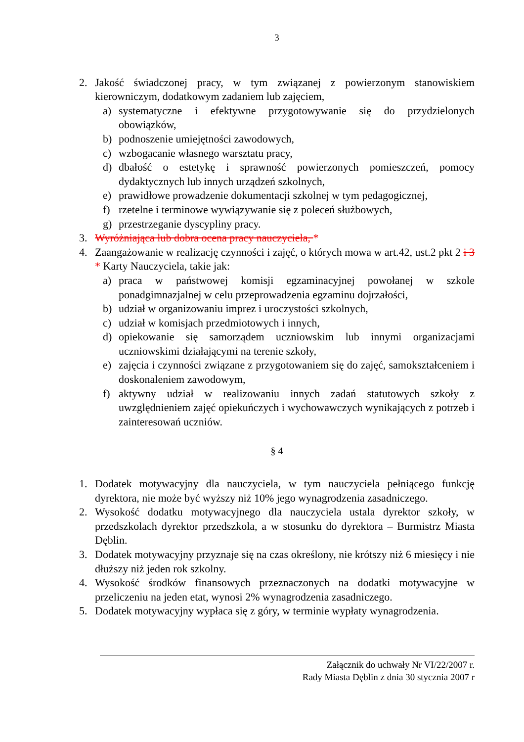3
2. Jakość świadczonej pracy, w tym związanej z powierzonym stanowiskiem kierowniczym, dodatkowym zadaniem lub zajęciem,
a) systematyczne i efektywne przygotowywanie się do przydzielonych obowiązków,
b) podnoszenie umiejętności zawodowych,
c) wzbogacanie własnego warsztatu pracy,
d) dbałość o estetykę i sprawność powierzonych pomieszczeń, pomocy dydaktycznych lub innych urządzeń szkolnych,
e) prawidłowe prowadzenie dokumentacji szkolnej w tym pedagogicznej,
f) rzetelne i terminowe wywiązywanie się z poleceń służbowych,
g) przestrzeganie dyscypliny pracy.
3. Wyróżniająca lub dobra ocena pracy nauczyciela, *
4. Zaangażowanie w realizację czynności i zajęć, o których mowa w art.42, ust.2 pkt 2 i 3 * Karty Nauczyciela, takie jak:
a) praca w państwowej komisji egzaminacyjnej powołanej w szkole ponadgimnazjalnej w celu przeprowadzenia egzaminu dojrzałości,
b) udział w organizowaniu imprez i uroczystości szkolnych,
c) udział w komisjach przedmiotowych i innych,
d) opiekowanie się samorządem uczniowskim lub innymi organizacjami uczniowskimi działającymi na terenie szkoły,
e) zajęcia i czynności związane z przygotowaniem się do zajęć, samokształceniem i doskonaleniem zawodowym,
f) aktywny udział w realizowaniu innych zadań statutowych szkoły z uwzględnieniem zajęć opiekuńczych i wychowawczych wynikających z potrzeb i zainteresowań uczniów.
§ 4
1. Dodatek motywacyjny dla nauczyciela, w tym nauczyciela pełniącego funkcję dyrektora, nie może być wyższy niż 10% jego wynagrodzenia zasadniczego.
2. Wysokość dodatku motywacyjnego dla nauczyciela ustala dyrektor szkoły, w przedszkolach dyrektor przedszkola, a w stosunku do dyrektora – Burmistrz Miasta Dęblin.
3. Dodatek motywacyjny przyznaje się na czas określony, nie krótszy niż 6 miesięcy i nie dłuższy niż jeden rok szkolny.
4. Wysokość środków finansowych przeznaczonych na dodatki motywacyjne w przeliczeniu na jeden etat, wynosi 2% wynagrodzenia zasadniczego.
5. Dodatek motywacyjny wypłaca się z góry, w terminie wypłaty wynagrodzenia.
Załącznik do uchwały Nr VI/22/2007 r.
Rady Miasta Dęblin z dnia 30 stycznia 2007 r